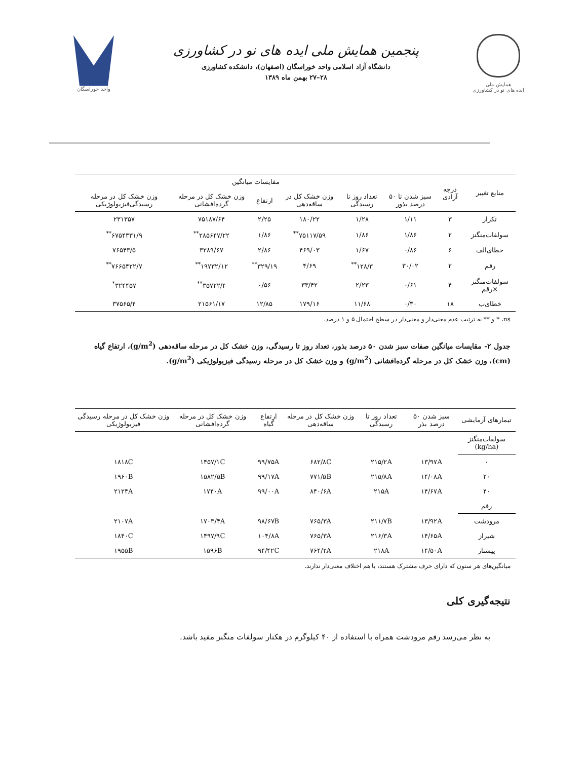همایش ملی
ایده های نو در کشاورزی
پنجمین همایش ملی ایده های نو در کشاورزی
دانشگاه آزاد اسلامی واحد خوراسگان (اصفهان)، دانشکده کشاورزی
۲۸–۲۷ بهمن ماه ۱۳۸۹
واحد خوراسگان
| منابع تغییر | درجه آزادی | مفایسات میانگین | | | | | |
| --- | --- | --- | --- | --- | --- | --- | --- |
| | | سبز شدن تا ۵۰ درصد بذور | تعداد روز تا رسیدگی | وزن خشک کل در ساقه‌دهی | ارتفاع | وزن خشک کل در مرحله گرده‌افشانی | وزن خشک کل در مرحله رسیدگی‌فیزیولوژیکی |
| تکرار | ۳ | ۱/۱۱ | ۱/۲۸ | ۱۸۰/۲۲ | ۲/۲۵ | ۷۵۱۸۷/۶۴ | ۲۳۱۳۵۷ |
| سولفات‌منگنز | ۲ | ۱/۸۶ | ۱/۸۶ | ۷۵۱۱۷/۵۹<sup>**</sup> | ۱/۸۶ | ۲۸۵۶۴۷/۲۲<sup>**</sup> | ۶۷۵۴۳۳۱/۹<sup>**</sup> |
| خطای‌الف | ۶ | ۰/۸۶ | ۱/۶۷ | ۴۶۹/۰۳ | ۲/۸۶ | ۳۲۸۹/۶۷ | ۷۶۵۴۳/۵ |
| رقم | ۲ | ۳۰/۰۲ | ۱۲۸/۳<sup>**</sup> | ۴/۶۹ | ۳۲۹/۱۹<sup>**</sup> | ۱۹۷۳۲/۱۲<sup>**</sup> | ۷۶۶۵۴۲۲/۷<sup>**</sup> |
| سولفات‌منگنز ×رقم | ۴ | ۰/۶۱ | ۲/۲۳ | ۳۳/۴۲ | ۰/۵۶ | ۳۵۷۲۲/۴<sup>**</sup> | ۳۲۴۴۵۷<sup>*</sup> |
| خطای‌ب | ۱۸ | ۰/۳۰ | ۱۱/۶۸ | ۱۷۹/۱۶ | ۱۲/۸۵ | ۲۱۵۶۱/۱۷ | ۳۷۵۶۵/۴ |
ns، * و ** به ترتیب عدم معنی‌دار و معنی‌دار در سطح احتمال ۵ و ۱ درصد.
جدول ۲- مقایسات میانگین صفات سبز شدن ۵۰ درصد بذور، تعداد روز تا رسیدگی، وزن خشک کل در مرحله ساقه‌دهی (g/m<sup>2</sup>)، ارتفاع گیاه (cm)، وزن خشک کل در مرحله گرده‌افشانی (g/m<sup>2</sup>) و وزن خشک کل در مرحله رسیدگی فیزیولوژیکی (g/m<sup>2</sup>).
| تیمارهای آزمایشی | سبز شدن ۵۰ درصد بذر | تعداد روز تا رسیدگی | وزن خشک کل در مرحله ساقه‌دهی | ارتفاع گیاه | وزن خشک کل در مرحله گرده‌افشانی | وزن خشک کل در مرحله رسیدگی فیزیولوژیکی |
| --- | --- | --- | --- | --- | --- | --- |
| سولفات‌منگنز (kg/ha) | | | | | | |
| ۰ | ۱۳/۹۷A | ۲۱۵/۲A | ۶۸۲/۸C | ۹۹/۷۵A | ۱۴۵۷/۱C | ۱۸۱۸C |
| ۲۰ | ۱۴/۰۸A | ۲۱۵/۸A | ۷۷۱/۵B | ۹۹/۱۷A | ۱۵۸۲/۵B | ۱۹۶۰B |
| ۴۰ | ۱۴/۶۷A | ۲۱۵A | ۸۴۰/۶A | ۹۹/۰۰A | ۱۷۴۰A | ۲۱۲۴A |
| رقم | | | | | | |
| مرودشت | ۱۳/۹۲A | ۲۱۱/۷B | ۷۶۵/۳A | ۹۸/۶۷B | ۱۷۰۳/۴A | ۲۱۰۷A |
| شیراز | ۱۴/۶۵A | ۲۱۶/۳A | ۷۶۵/۳A | ۱۰۴/۸A | ۱۴۹۷/۹C | ۱۸۴۰C |
| پیشتاز | ۱۴/۵۰A | ۲۱۸A | ۷۶۴/۲A | ۹۴/۴۲C | ۱۵۹۶B | ۱۹۵۵B |
میانگین‌های هر ستون که دارای حرف مشترک هستند، با هم اختلاف معنی‌دار ندارند.
نتیجه‌گیری کلی
به نظر می‌رسد رقم مرودشت همراه با استفاده از ۴۰ کیلوگرم در هکتار سولفات منگنز مفید باشد.